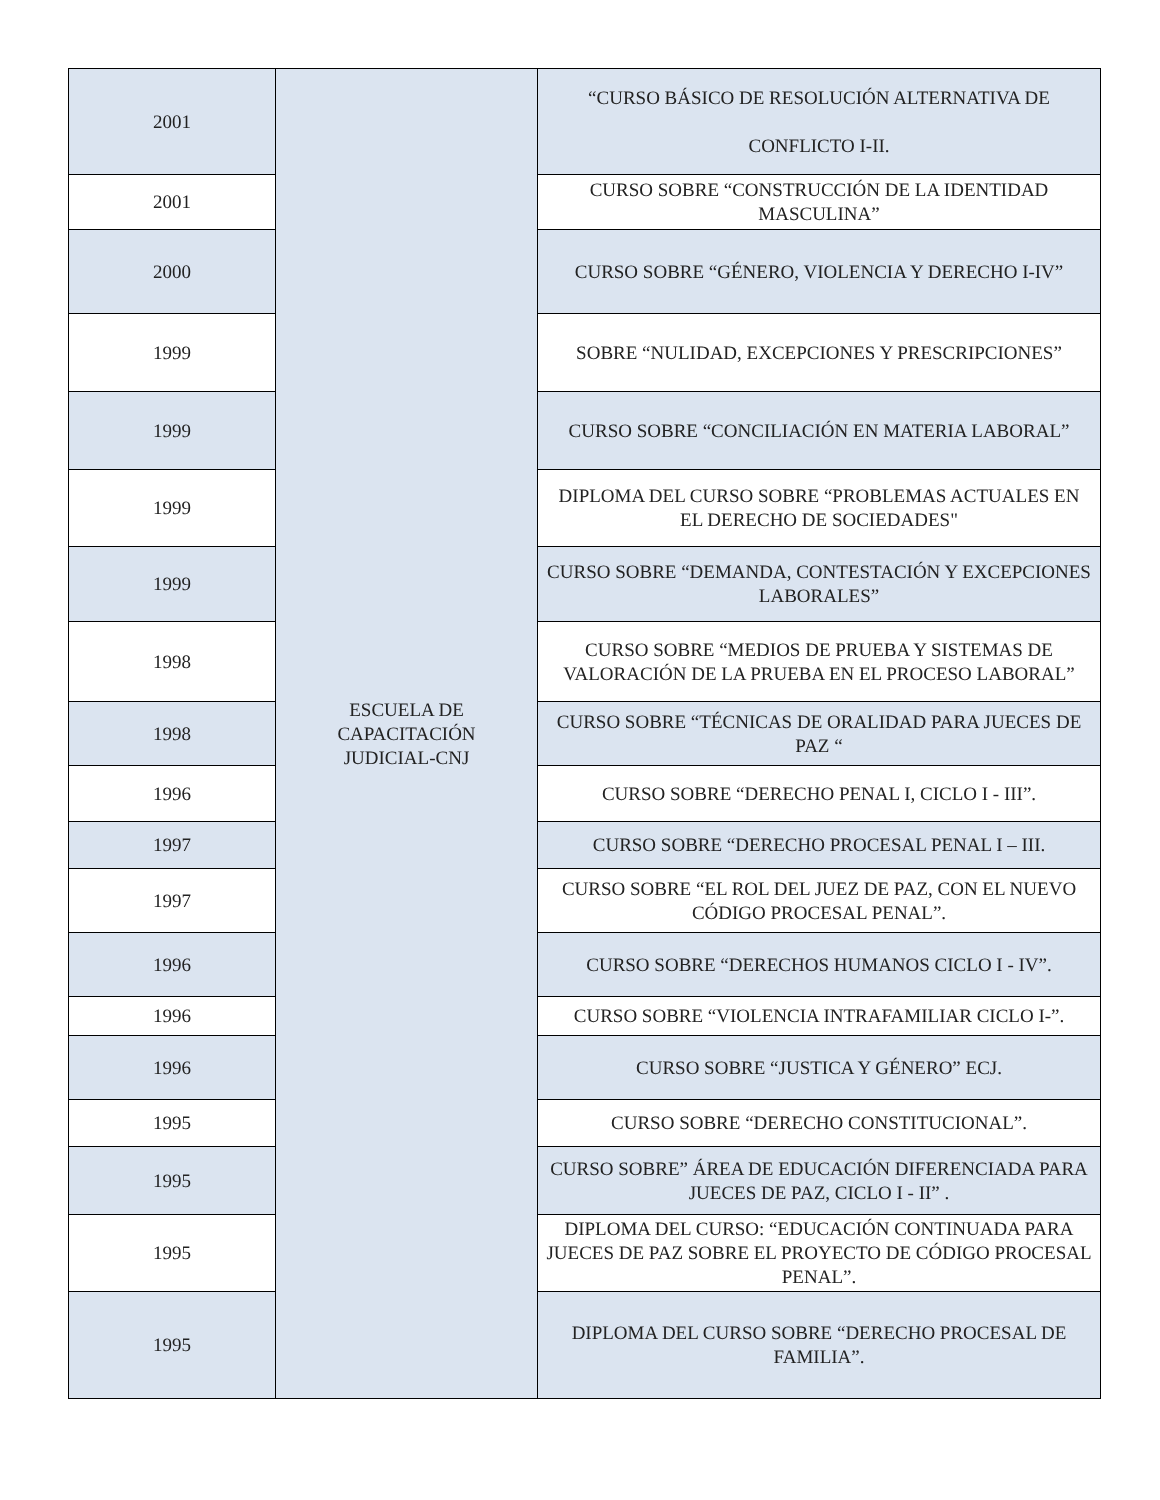| 2001 | ESCUELA DE CAPACITACIÓN JUDICIAL-CNJ | “CURSO BÁSICO DE RESOLUCIÓN ALTERNATIVA DE CONFLICTO I-II. |
| 2001 | | CURSO SOBRE “CONSTRUCCIÓN DE LA IDENTIDAD MASCULINA” |
| 2000 | | CURSO SOBRE “GÉNERO, VIOLENCIA Y DERECHO I-IV” |
| 1999 | | SOBRE “NULIDAD, EXCEPCIONES Y PRESCRIPCIONES” |
| 1999 | | CURSO SOBRE “CONCILIACIÓN EN MATERIA LABORAL” |
| 1999 | | DIPLOMA DEL CURSO SOBRE “PROBLEMAS ACTUALES EN EL DERECHO DE SOCIEDADES" |
| 1999 | | CURSO SOBRE “DEMANDA, CONTESTACIÓN Y EXCEPCIONES LABORALES” |
| 1998 | | CURSO SOBRE “MEDIOS DE PRUEBA Y SISTEMAS DE VALORACIÓN DE LA PRUEBA EN EL PROCESO LABORAL” |
| 1998 | | CURSO SOBRE “TÉCNICAS DE ORALIDAD PARA JUECES DE PAZ “ |
| 1996 | | CURSO SOBRE “DERECHO PENAL I, CICLO I - III”. |
| 1997 | | CURSO SOBRE “DERECHO PROCESAL PENAL I – III. |
| 1997 | | CURSO SOBRE “EL ROL DEL JUEZ DE PAZ, CON EL NUEVO CÓDIGO PROCESAL PENAL”. |
| 1996 | | CURSO SOBRE “DERECHOS HUMANOS CICLO I - IV”. |
| 1996 | | CURSO SOBRE “VIOLENCIA INTRAFAMILIAR CICLO I-”. |
| 1996 | | CURSO SOBRE “JUSTICA Y GÉNERO” ECJ. |
| 1995 | | CURSO SOBRE “DERECHO CONSTITUCIONAL”. |
| 1995 | | CURSO SOBRE” ÁREA DE EDUCACIÓN DIFERENCIADA PARA JUECES DE PAZ, CICLO I - II” . |
| 1995 | | DIPLOMA DEL CURSO: “EDUCACIÓN CONTINUADA PARA JUECES DE PAZ SOBRE EL PROYECTO DE CÓDIGO PROCESAL PENAL”. |
| 1995 | | DIPLOMA DEL CURSO SOBRE “DERECHO PROCESAL DE FAMILIA”. |